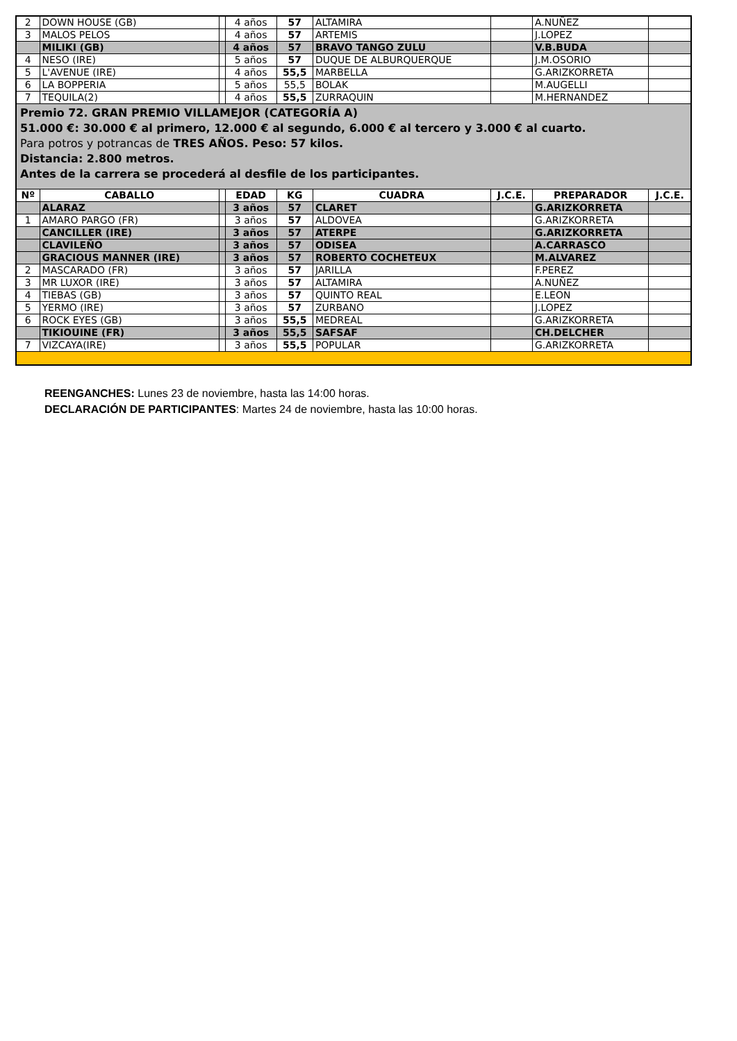| 2 | DOWN HOUSE (GB) | | 4 años | 57 | ALTAMIRA | | A.NUÑEZ | |
| 3 | MALOS PELOS | | 4 años | 57 | ARTEMIS | | J.LOPEZ | |
| | MILIKI (GB) | | 4 años | 57 | BRAVO TANGO ZULU | | V.B.BUDA | |
| 4 | NESO (IRE) | | 5 años | 57 | DUQUE DE ALBURQUERQUE | | J.M.OSORIO | |
| 5 | L'AVENUE (IRE) | | 4 años | 55,5 | MARBELLA | | G.ARIZKORRETA | |
| 6 | LA BOPPERIA | | 5 años | 55,5 | BOLAK | | M.AUGELLI | |
| 7 | TEQUILA(2) | | 4 años | 55,5 | ZURRAQUIN | | M.HERNANDEZ | |
| Premio 72. GRAN PREMIO VILLAMEJOR (CATEGORÍA A) 51.000 €: 30.000 € al primero, 12.000 € al segundo, 6.000 € al tercero y 3.000 € al cuarto. Para potros y potrancas de TRES AÑOS. Peso: 57 kilos. Distancia: 2.800 metros. Antes de la carrera se procederá al desfile de los participantes. | | | | | | | | |
| Nº | CABALLO | | EDAD | KG | CUADRA | J.C.E. | PREPARADOR | J.C.E. |
| | ALARAZ | | 3 años | 57 | CLARET | | G.ARIZKORRETA | |
| 1 | AMARO PARGO (FR) | | 3 años | 57 | ALDOVEA | | G.ARIZKORRETA | |
| | CANCILLER (IRE) | | 3 años | 57 | ATERPE | | G.ARIZKORRETA | |
| | CLAVILEÑO | | 3 años | 57 | ODISEA | | A.CARRASCO | |
| | GRACIOUS MANNER (IRE) | | 3 años | 57 | ROBERTO COCHETEUX | | M.ALVAREZ | |
| 2 | MASCARADO (FR) | | 3 años | 57 | JARILLA | | F.PEREZ | |
| 3 | MR LUXOR (IRE) | | 3 años | 57 | ALTAMIRA | | A.NUÑEZ | |
| 4 | TIEBAS (GB) | | 3 años | 57 | QUINTO REAL | | E.LEON | |
| 5 | YERMO (IRE) | | 3 años | 57 | ZURBANO | | J.LOPEZ | |
| 6 | ROCK EYES (GB) | | 3 años | 55,5 | MEDREAL | | G.ARIZKORRETA | |
| | TIKIOUINE (FR) | | 3 años | 55,5 | SAFSAF | | CH.DELCHER | |
| 7 | VIZCAYA(IRE) | | 3 años | 55,5 | POPULAR | | G.ARIZKORRETA | |
REENGANCHES: Lunes 23 de noviembre, hasta las 14:00 horas.
DECLARACIÓN DE PARTICIPANTES: Martes 24 de noviembre, hasta las 10:00 horas.